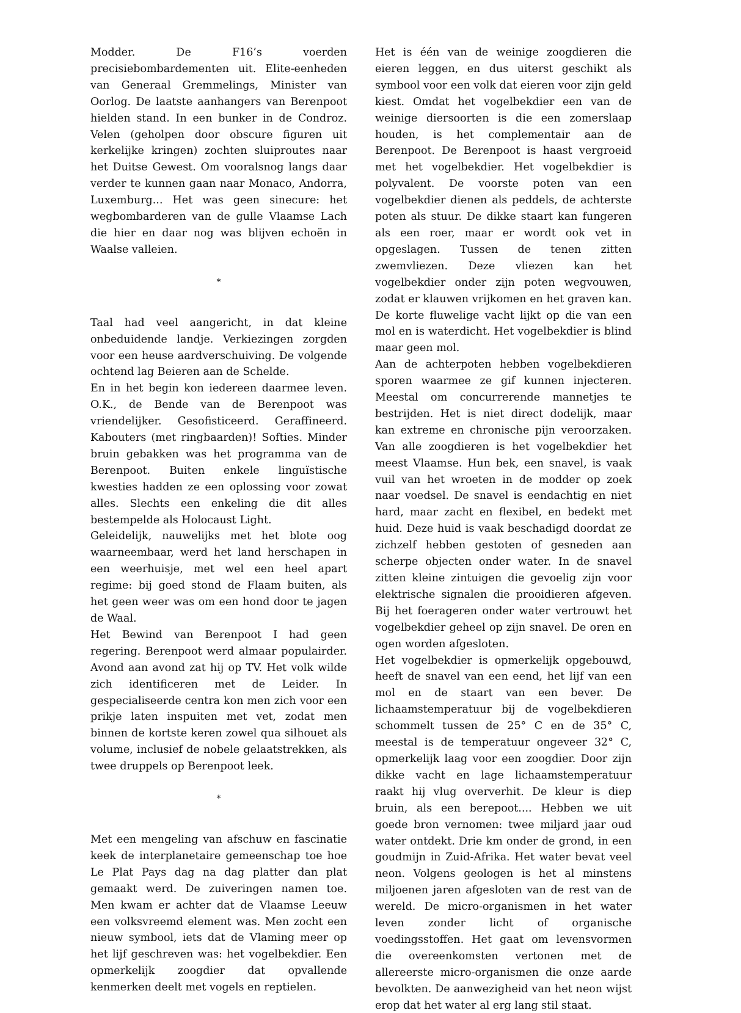Modder. De F16’s voerden precisiebombardementen uit. Elite-eenheden van Generaal Gremmelings, Minister van Oorlog. De laatste aanhangers van Berenpoot hielden stand. In een bunker in de Condroz. Velen (geholpen door obscure figuren uit kerkelijke kringen) zochten sluiproutes naar het Duitse Gewest. Om vooralsnog langs daar verder te kunnen gaan naar Monaco, Andorra, Luxemburg... Het was geen sinecure: het wegbombarderen van de gulle Vlaamse Lach die hier en daar nog was blijven echoën in Waalse valleien.
*
Taal had veel aangericht, in dat kleine onbeduidende landje. Verkiezingen zorgden voor een heuse aardverschuiving. De volgende ochtend lag Beieren aan de Schelde.
En in het begin kon iedereen daarmee leven. O.K., de Bende van de Berenpoot was vriendelijker. Gesofisticeerd. Geraffineerd. Kabouters (met ringbaarden)! Softies. Minder bruin gebakken was het programma van de Berenpoot. Buiten enkele linguïstische kwesties hadden ze een oplossing voor zowat alles. Slechts een enkeling die dit alles bestempelde als Holocaust Light.
Geleidelijk, nauwelijks met het blote oog waarneembaar, werd het land herschapen in een weerhuisje, met wel een heel apart regime: bij goed stond de Flaam buiten, als het geen weer was om een hond door te jagen de Waal.
Het Bewind van Berenpoot I had geen regering. Berenpoot werd almaar populairder. Avond aan avond zat hij op TV. Het volk wilde zich identificeren met de Leider. In gespecialiseerde centra kon men zich voor een prikje laten inspuiten met vet, zodat men binnen de kortste keren zowel qua silhouet als volume, inclusief de nobele gelaatstrekken, als twee druppels op Berenpoot leek.
*
Met een mengeling van afschuw en fascinatie keek de interplanetaire gemeenschap toe hoe Le Plat Pays dag na dag platter dan plat gemaakt werd. De zuiveringen namen toe. Men kwam er achter dat de Vlaamse Leeuw een volksvreemd element was. Men zocht een nieuw symbool, iets dat de Vlaming meer op het lijf geschreven was: het vogelbekdier. Een opmerkelijk zoogdier dat opvallende kenmerken deelt met vogels en reptielen.
Het is één van de weinige zoogdieren die eieren leggen, en dus uiterst geschikt als symbool voor een volk dat eieren voor zijn geld kiest. Omdat het vogelbekdier een van de weinige diersoorten is die een zomerslaap houden, is het complementair aan de Berenpoot. De Berenpoot is haast vergroeid met het vogelbekdier. Het vogelbekdier is polyvalent. De voorste poten van een vogelbekdier dienen als peddels, de achterste poten als stuur. De dikke staart kan fungeren als een roer, maar er wordt ook vet in opgeslagen. Tussen de tenen zitten zwemvliezen. Deze vliezen kan het vogelbekdier onder zijn poten wegvouwen, zodat er klauwen vrijkomen en het graven kan. De korte fluwelige vacht lijkt op die van een mol en is waterdicht. Het vogelbekdier is blind maar geen mol.
Aan de achterpoten hebben vogelbekdieren sporen waarmee ze gif kunnen injecteren. Meestal om concurrerende mannetjes te bestrijden. Het is niet direct dodelijk, maar kan extreme en chronische pijn veroorzaken. Van alle zoogdieren is het vogelbekdier het meest Vlaamse. Hun bek, een snavel, is vaak vuil van het wroeten in de modder op zoek naar voedsel. De snavel is eendachtig en niet hard, maar zacht en flexibel, en bedekt met huid. Deze huid is vaak beschadigd doordat ze zichzelf hebben gestoten of gesneden aan scherpe objecten onder water. In de snavel zitten kleine zintuigen die gevoelig zijn voor elektrische signalen die prooidieren afgeven. Bij het foerageren onder water vertrouwt het vogelbekdier geheel op zijn snavel. De oren en ogen worden afgesloten.
Het vogelbekdier is opmerkelijk opgebouwd, heeft de snavel van een eend, het lijf van een mol en de staart van een bever. De lichaamstemperatuur bij de vogelbekdieren schommelt tussen de 25° C en de 35° C, meestal is de temperatuur ongeveer 32° C, opmerkelijk laag voor een zoogdier. Door zijn dikke vacht en lage lichaamstemperatuur raakt hij vlug oververhit. De kleur is diep bruin, als een berepoot.... Hebben we uit goede bron vernomen: twee miljard jaar oud water ontdekt. Drie km onder de grond, in een goudmijn in Zuid-Afrika. Het water bevat veel neon. Volgens geologen is het al minstens miljoenen jaren afgesloten van de rest van de wereld. De micro-organismen in het water leven zonder licht of organische voedingsstoffen. Het gaat om levensvormen die overeenkomsten vertonen met de allereerste micro-organismen die onze aarde bevolkten. De aanwezigheid van het neon wijst erop dat het water al erg lang stil staat.